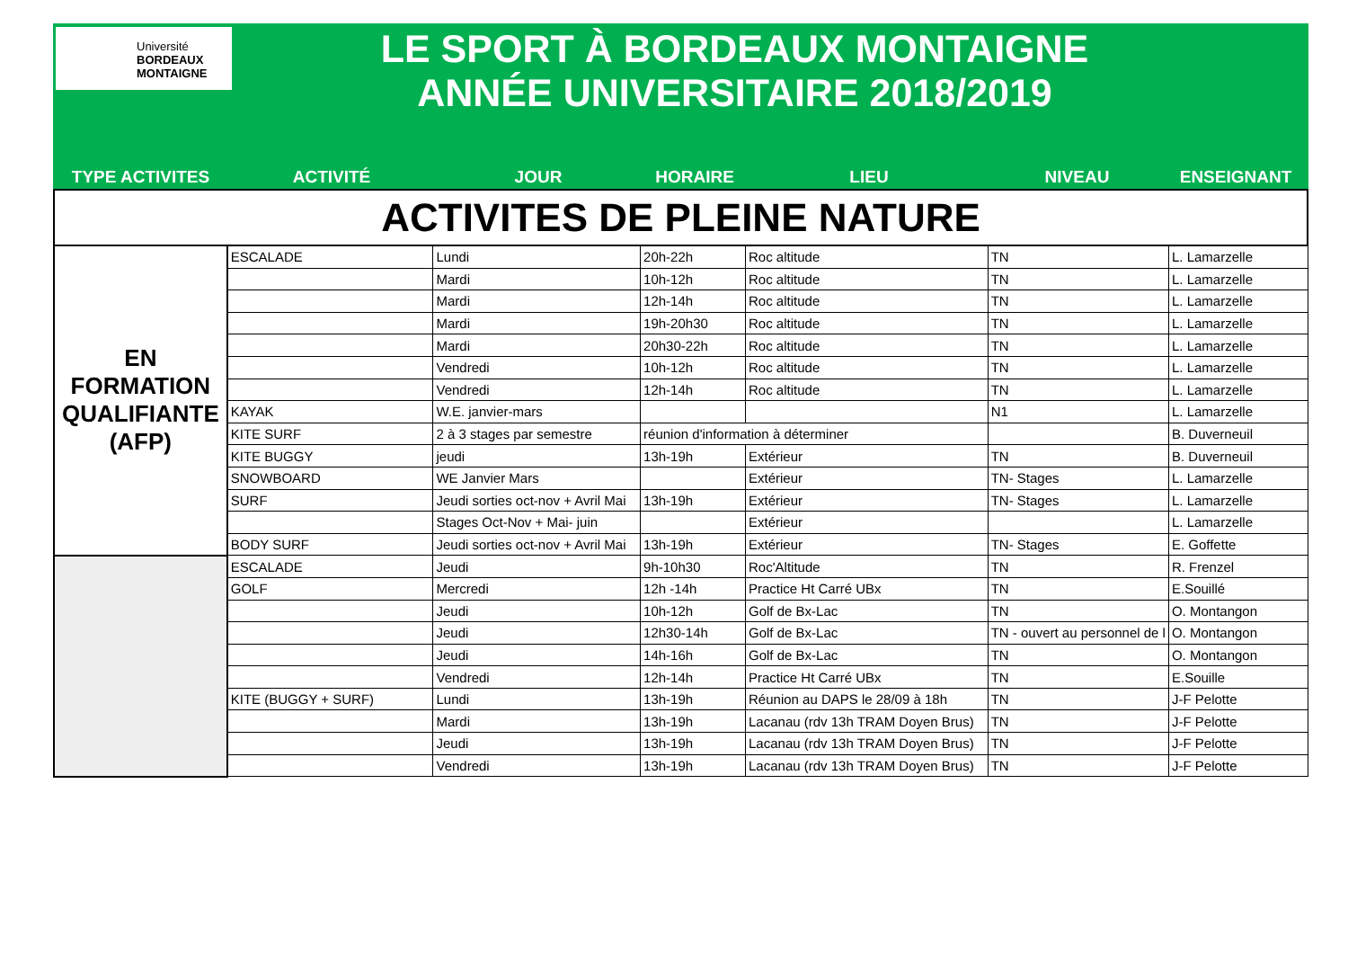Université
BORDEAUX
MONTAIGNE
LE SPORT À BORDEAUX MONTAIGNE
ANNÉE UNIVERSITAIRE 2018/2019
TYPE ACTIVITES ACTIVITÉ JOUR HORAIRE LIEU NIVEAU ENSEIGNANT
| ACTIVITES DE PLEINE NATURE | | | | | | |
| EN FORMATION QUALIFIANTE (AFP) | ESCALADE | Lundi | 20h-22h | Roc altitude | TN | L. Lamarzelle |
| | | Mardi | 10h-12h | Roc altitude | TN | L. Lamarzelle |
| | | Mardi | 12h-14h | Roc altitude | TN | L. Lamarzelle |
| | | Mardi | 19h-20h30 | Roc altitude | TN | L. Lamarzelle |
| | | Mardi | 20h30-22h | Roc altitude | TN | L. Lamarzelle |
| | | Vendredi | 10h-12h | Roc altitude | TN | L. Lamarzelle |
| | | Vendredi | 12h-14h | Roc altitude | TN | L. Lamarzelle |
| | KAYAK | W.E. janvier-mars | | | N1 | L. Lamarzelle |
| | KITE SURF | 2 à 3 stages par semestre | réunion d'information à déterminer | | | B. Duverneuil |
| | KITE BUGGY | jeudi | 13h-19h | Extérieur | TN | B. Duverneuil |
| | SNOWBOARD | WE Janvier Mars | | Extérieur | TN- Stages | L. Lamarzelle |
| | SURF | Jeudi sorties oct-nov + Avril Mai | 13h-19h | Extérieur | TN- Stages | L. Lamarzelle |
| | | Stages Oct-Nov + Mai- juin | | Extérieur | | L. Lamarzelle |
| | BODY SURF | Jeudi sorties oct-nov + Avril Mai | 13h-19h | Extérieur | TN- Stages | E. Goffette |
| | ESCALADE | Jeudi | 9h-10h30 | Roc'Altitude | TN | R. Frenzel |
| | GOLF | Mercredi | 12h -14h | Practice Ht Carré UBx | TN | E.Souillé |
| | | Jeudi | 10h-12h | Golf de Bx-Lac | TN | O. Montangon |
| | | Jeudi | 12h30-14h | Golf de Bx-Lac | TN - ouvert au personnel de l | O. Montangon |
| | | Jeudi | 14h-16h | Golf de Bx-Lac | TN | O. Montangon |
| | | Vendredi | 12h-14h | Practice Ht Carré UBx | TN | E.Souille |
| | KITE (BUGGY + SURF) | Lundi | 13h-19h | Réunion au DAPS le 28/09 à 18h | TN | J-F Pelotte |
| | | Mardi | 13h-19h | Lacanau (rdv 13h TRAM Doyen Brus) | TN | J-F Pelotte |
| | | Jeudi | 13h-19h | Lacanau (rdv 13h TRAM Doyen Brus) | TN | J-F Pelotte |
| | | Vendredi | 13h-19h | Lacanau (rdv 13h TRAM Doyen Brus) | TN | J-F Pelotte |